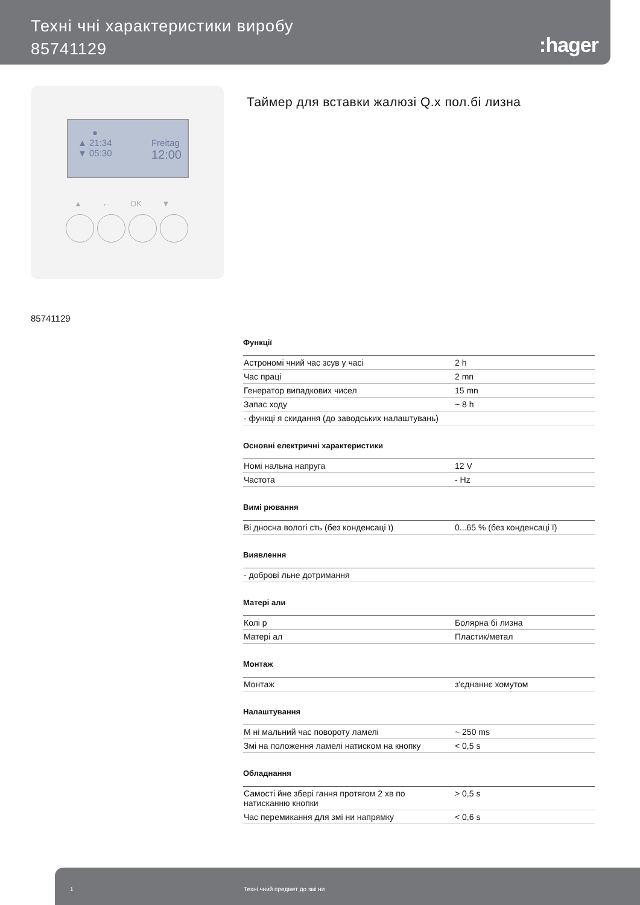Техні чні характеристики виробу
85741129
:hager
●
▲ 21:34
▼ 05:30 Freitag
12:00
▲ ← OK ▼
Таймер для вставки жалюзі Q.x пол.бі лизна
85741129
Функції
| Астрономі чний час зсув у часі | 2 h |
| Час праці | 2 mn |
| Генератор випадкових чисел | 15 mn |
| Запас ходу | ~ 8 h |
| - функці я скидання (до заводських налаштувань) | |
Основні електричні характеристики
| Номі нальна напруга | 12 V |
| Частота | - Hz |
Вимі рювання
| Ві дносна вологі сть (без конденсаці ї) | 0...65 % (без конденсаці ї) |
Виявлення
| - доброві льне дотримання |
Матері али
| Колі р | Болярна бі лизна |
| Матері ал | Пластик/метал |
Монтаж
| Монтаж | з'єднаннє хомутом |
Налаштування
| М ні мальний час повороту ламелі | ~ 250 ms |
| Змі на положення ламелі натиском на кнопку | < 0,5 s |
Обладнання
| Самості йне збері гання протягом 2 хв по натисканню кнопки | > 0,5 s |
| Час перемикання для змі ни напрямку | < 0,6 s |
1 Техні чний предмет до змі ни